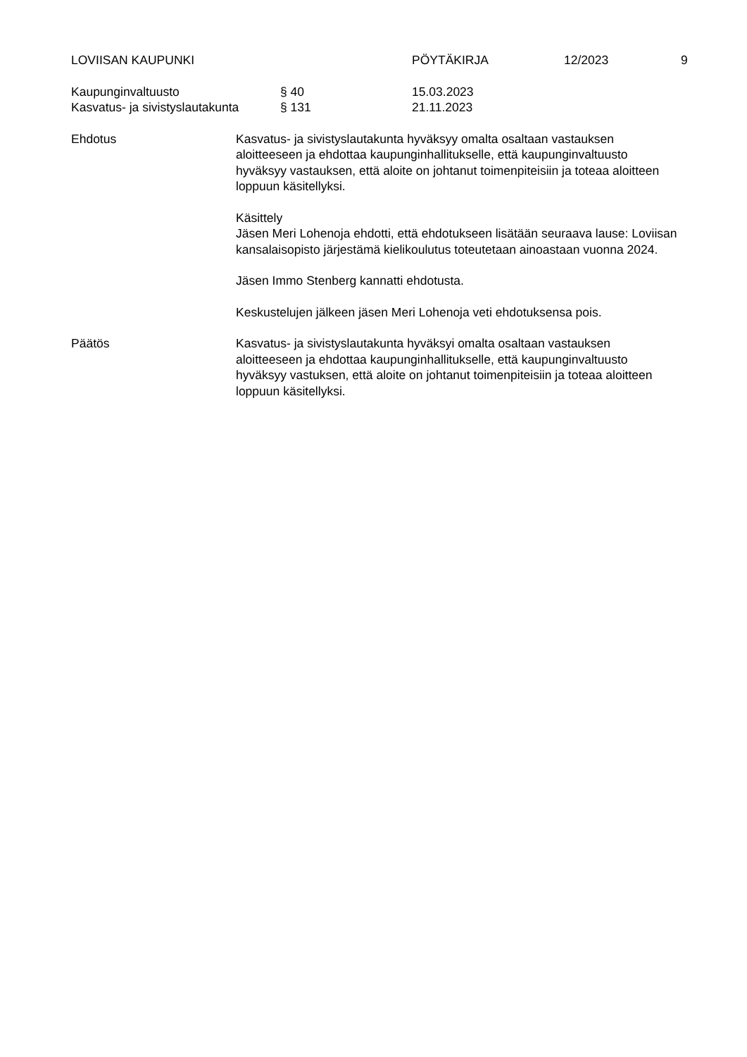LOVIISAN KAUPUNKI PÖYTÄKIRJA 12/2023 9
Kaupunginvaltuusto § 40 15.03.2023
Kasvatus- ja sivistyslautakunta § 131 21.11.2023
Ehdotus Kasvatus- ja sivistyslautakunta hyväksyy omalta osaltaan vastauksen aloitteeseen ja ehdottaa kaupunginhallitukselle, että kaupunginvaltuusto hyväksyy vastauksen, että aloite on johtanut toimenpiteisiin ja toteaa aloitteen loppuun käsitellyksi.
Käsittely
Jäsen Meri Lohenoja ehdotti, että ehdotukseen lisätään seuraava lause: Loviisan kansalaisopisto järjestämä kielikoulutus toteutetaan ainoastaan vuonna 2024.
Jäsen Immo Stenberg kannatti ehdotusta.
Keskustelujen jälkeen jäsen Meri Lohenoja veti ehdotuksensa pois.
Päätös Kasvatus- ja sivistyslautakunta hyväksyi omalta osaltaan vastauksen aloitteeseen ja ehdottaa kaupunginhallitukselle, että kaupunginvaltuusto hyväksyy vastuksen, että aloite on johtanut toimenpiteisiin ja toteaa aloitteen loppuun käsitellyksi.